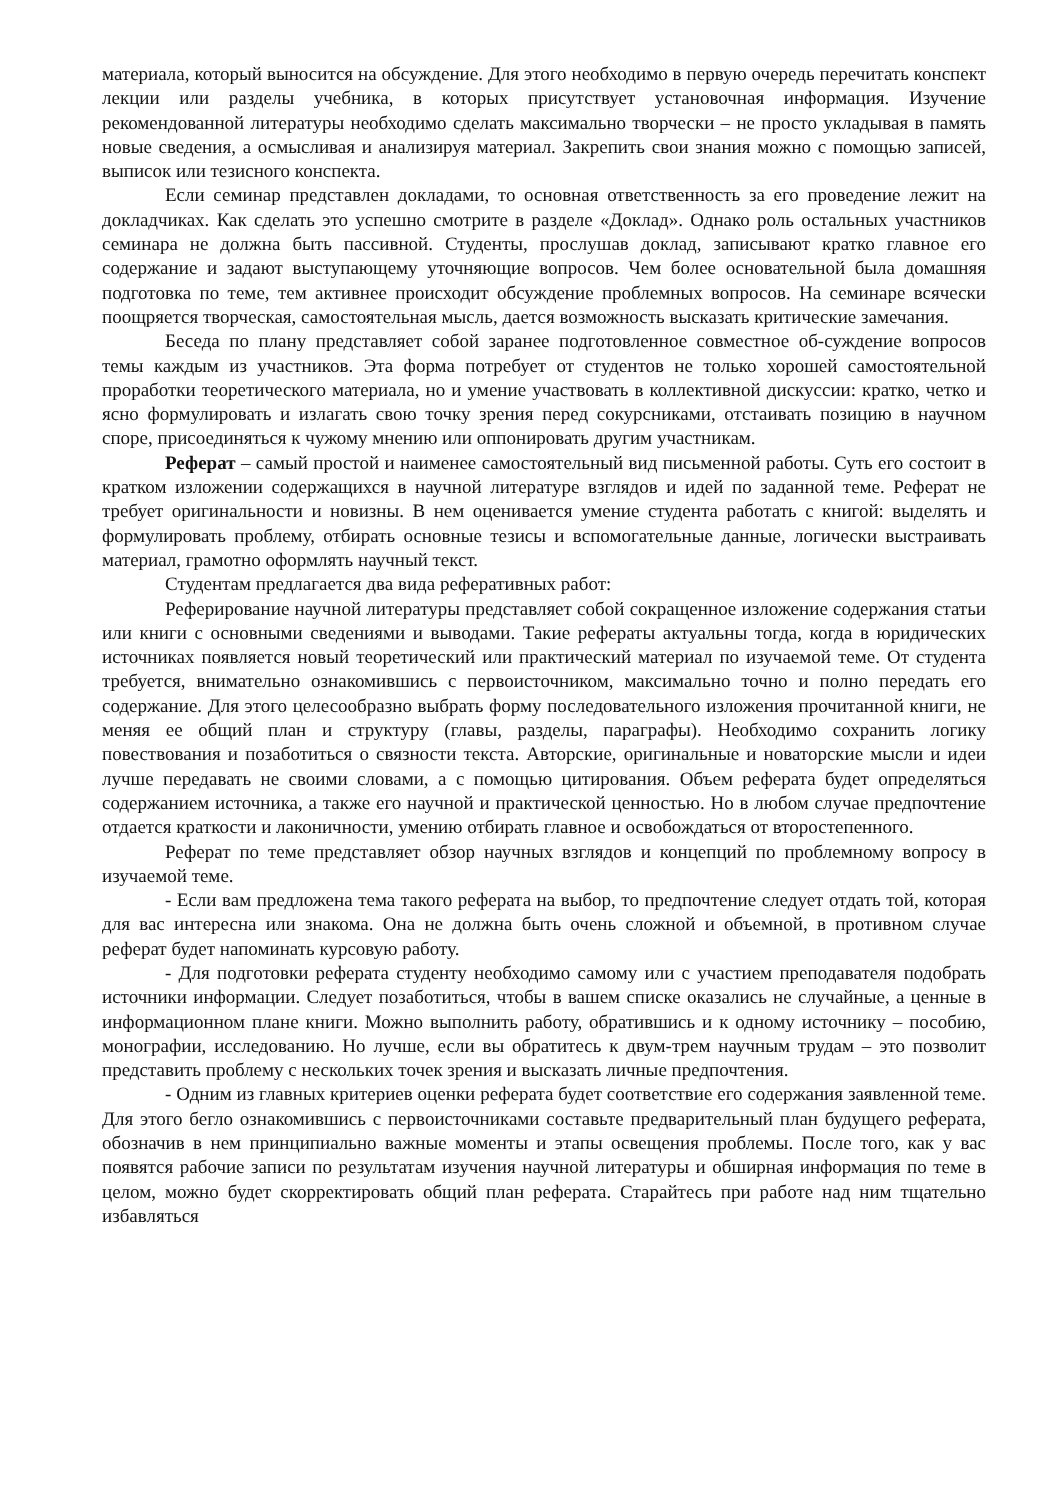материала, который выносится на обсуждение. Для этого необходимо в первую очередь перечитать конспект лекции или разделы учебника, в которых присутствует установочная информация. Изучение рекомендованной литературы необходимо сделать максимально творчески – не просто укладывая в память новые сведения, а осмысливая и анализируя материал. Закрепить свои знания можно с помощью записей, выписок или тезисного конспекта.
Если семинар представлен докладами, то основная ответственность за его проведение лежит на докладчиках. Как сделать это успешно смотрите в разделе «Доклад». Однако роль остальных участников семинара не должна быть пассивной. Студенты, прослушав доклад, записывают кратко главное его содержание и задают выступающему уточняющие вопросов. Чем более основательной была домашняя подготовка по теме, тем активнее происходит обсуждение проблемных вопросов. На семинаре всячески поощряется творческая, самостоятельная мысль, дается возможность высказать критические замечания.
Беседа по плану представляет собой заранее подготовленное совместное об-суждение вопросов темы каждым из участников. Эта форма потребует от студентов не только хорошей самостоятельной проработки теоретического материала, но и умение участвовать в коллективной дискуссии: кратко, четко и ясно формулировать и излагать свою точку зрения перед сокурсниками, отстаивать позицию в научном споре, присоединяться к чужому мнению или оппонировать другим участникам.
Реферат – самый простой и наименее самостоятельный вид письменной работы. Суть его состоит в кратком изложении содержащихся в научной литературе взглядов и идей по заданной теме. Реферат не требует оригинальности и новизны. В нем оценивается умение студента работать с книгой: выделять и формулировать проблему, отбирать основные тезисы и вспомогательные данные, логически выстраивать материал, грамотно оформлять научный текст.
Студентам предлагается два вида реферативных работ:
Реферирование научной литературы представляет собой сокращенное изложение содержания статьи или книги с основными сведениями и выводами. Такие рефераты актуальны тогда, когда в юридических источниках появляется новый теоретический или практический материал по изучаемой теме. От студента требуется, внимательно ознакомившись с первоисточником, максимально точно и полно передать его содержание. Для этого целесообразно выбрать форму последовательного изложения прочитанной книги, не меняя ее общий план и структуру (главы, разделы, параграфы). Необходимо сохранить логику повествования и позаботиться о связности текста. Авторские, оригинальные и новаторские мысли и идеи лучше передавать не своими словами, а с помощью цитирования. Объем реферата будет определяться содержанием источника, а также его научной и практической ценностью. Но в любом случае предпочтение отдается краткости и лаконичности, умению отбирать главное и освобождаться от второстепенного.
Реферат по теме представляет обзор научных взглядов и концепций по проблемному вопросу в изучаемой теме.
- Если вам предложена тема такого реферата на выбор, то предпочтение следует отдать той, которая для вас интересна или знакома. Она не должна быть очень сложной и объемной, в противном случае реферат будет напоминать курсовую работу.
- Для подготовки реферата студенту необходимо самому или с участием преподавателя подобрать источники информации. Следует позаботиться, чтобы в вашем списке оказались не случайные, а ценные в информационном плане книги. Можно выполнить работу, обратившись и к одному источнику – пособию, монографии, исследованию. Но лучше, если вы обратитесь к двум-трем научным трудам – это позволит представить проблему с нескольких точек зрения и высказать личные предпочтения.
- Одним из главных критериев оценки реферата будет соответствие его содержания заявленной теме. Для этого бегло ознакомившись с первоисточниками составьте предварительный план будущего реферата, обозначив в нем принципиально важные моменты и этапы освещения проблемы. После того, как у вас появятся рабочие записи по результатам изучения научной литературы и обширная информация по теме в целом, можно будет скорректировать общий план реферата. Старайтесь при работе над ним тщательно избавляться